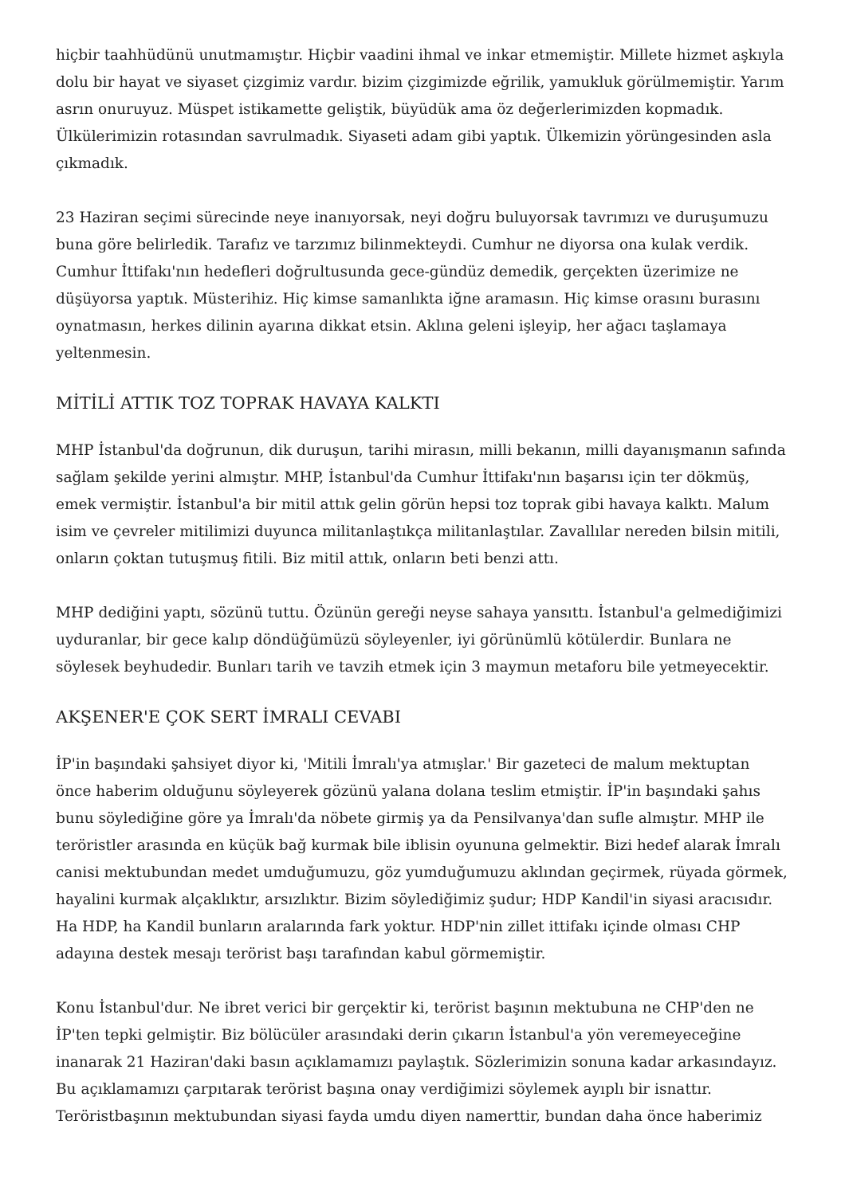hiçbir taahhüdünü unutmamıştır. Hiçbir vaadini ihmal ve inkar etmemiştir. Millete hizmet aşkıyla dolu bir hayat ve siyaset çizgimiz vardır. bizim çizgimizde eğrilik, yamukluk görülmemiştir. Yarım asrın onuruyuz. Müspet istikamette geliştik, büyüdük ama öz değerlerimizden kopmadık. Ülkülerimizin rotasından savrulmadık. Siyaseti adam gibi yaptık. Ülkemizin yörüngesinden asla çıkmadık.
23 Haziran seçimi sürecinde neye inanıyorsak, neyi doğru buluyorsak tavrımızı ve duruşumuzu buna göre belirledik. Tarafız ve tarzımız bilinmekteydi. Cumhur ne diyorsa ona kulak verdik. Cumhur İttifakı'nın hedefleri doğrultusunda gece-gündüz demedik, gerçekten üzerimize ne düşüyorsa yaptık. Müsterihiz. Hiç kimse samanlıkta iğne aramasın. Hiç kimse orasını burasını oynatmasın, herkes dilinin ayarına dikkat etsin. Aklına geleni işleyip, her ağacı taşlamaya yeltenmesin.
MİTİLİ ATTIK TOZ TOPRAK HAVAYA KALKTI
MHP İstanbul'da doğrunun, dik duruşun, tarihi mirasın, milli bekanın, milli dayanışmanın safında sağlam şekilde yerini almıştır. MHP, İstanbul'da Cumhur İttifakı'nın başarısı için ter dökmüş, emek vermiştir. İstanbul'a bir mitil attık gelin görün hepsi toz toprak gibi havaya kalktı. Malum isim ve çevreler mitilimizi duyunca militanlaştıkça militanlaştılar. Zavallılar nereden bilsin mitili, onların çoktan tutuşmuş fitili. Biz mitil attık, onların beti benzi attı.
MHP dediğini yaptı, sözünü tuttu. Özünün gereği neyse sahaya yansıttı. İstanbul'a gelmediğimizi uyduranlar, bir gece kalıp döndüğümüzü söyleyenler, iyi görünümlü kötülerdir. Bunlara ne söylesek beyhudedir. Bunları tarih ve tavzih etmek için 3 maymun metaforu bile yetmeyecektir.
AKŞENER'E ÇOK SERT İMRALI CEVABI
İP'in başındaki şahsiyet diyor ki, 'Mitili İmralı'ya atmışlar.' Bir gazeteci de malum mektuptan önce haberim olduğunu söyleyerek gözünü yalana dolana teslim etmiştir. İP'in başındaki şahıs bunu söylediğine göre ya İmralı'da nöbete girmiş ya da Pensilvanya'dan sufle almıştır. MHP ile teröristler arasında en küçük bağ kurmak bile iblisin oyununa gelmektir. Bizi hedef alarak İmralı canisi mektubundan medet umduğumuzu, göz yumduğumuzu aklından geçirmek, rüyada görmek, hayalini kurmak alçaklıktır, arsızlıktır. Bizim söylediğimiz şudur; HDP Kandil'in siyasi aracısıdır. Ha HDP, ha Kandil bunların aralarında fark yoktur. HDP'nin zillet ittifakı içinde olması CHP adayına destek mesajı terörist başı tarafından kabul görmemiştir.
Konu İstanbul'dur. Ne ibret verici bir gerçektir ki, terörist başının mektubuna ne CHP'den ne İP'ten tepki gelmiştir. Biz bölücüler arasındaki derin çıkarın İstanbul'a yön veremeyeceğine inanarak 21 Haziran'daki basın açıklamamızı paylaştık. Sözlerimizin sonuna kadar arkasındayız. Bu açıklamamızı çarpıtarak terörist başına onay verdiğimizi söylemek ayıplı bir isnattır. Teröristbaşının mektubundan siyasi fayda umdu diyen namerttir, bundan daha önce haberimiz